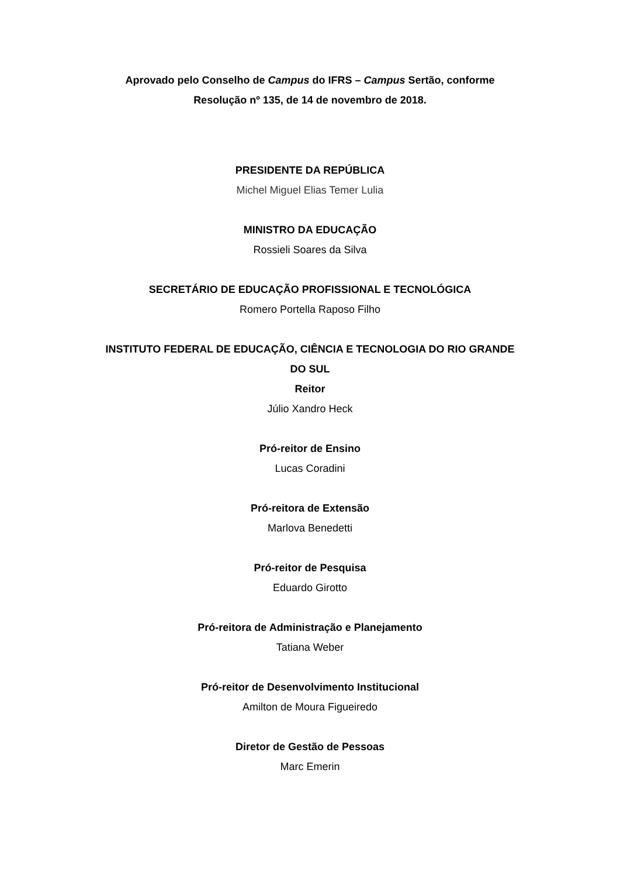Aprovado pelo Conselho de Campus do IFRS – Campus Sertão, conforme Resolução nº 135, de 14 de novembro de 2018.
PRESIDENTE DA REPÚBLICA
Michel Miguel Elias Temer Lulia
MINISTRO DA EDUCAÇÃO
Rossieli Soares da Silva
SECRETÁRIO DE EDUCAÇÃO PROFISSIONAL E TECNOLÓGICA
Romero Portella Raposo Filho
INSTITUTO FEDERAL DE EDUCAÇÃO, CIÊNCIA E TECNOLOGIA DO RIO GRANDE DO SUL
Reitor
Júlio Xandro Heck
Pró-reitor de Ensino
Lucas Coradini
Pró-reitora de Extensão
Marlova Benedetti
Pró-reitor de Pesquisa
Eduardo Girotto
Pró-reitora de Administração e Planejamento
Tatiana Weber
Pró-reitor de Desenvolvimento Institucional
Amilton de Moura Figueiredo
Diretor de Gestão de Pessoas
Marc Emerin